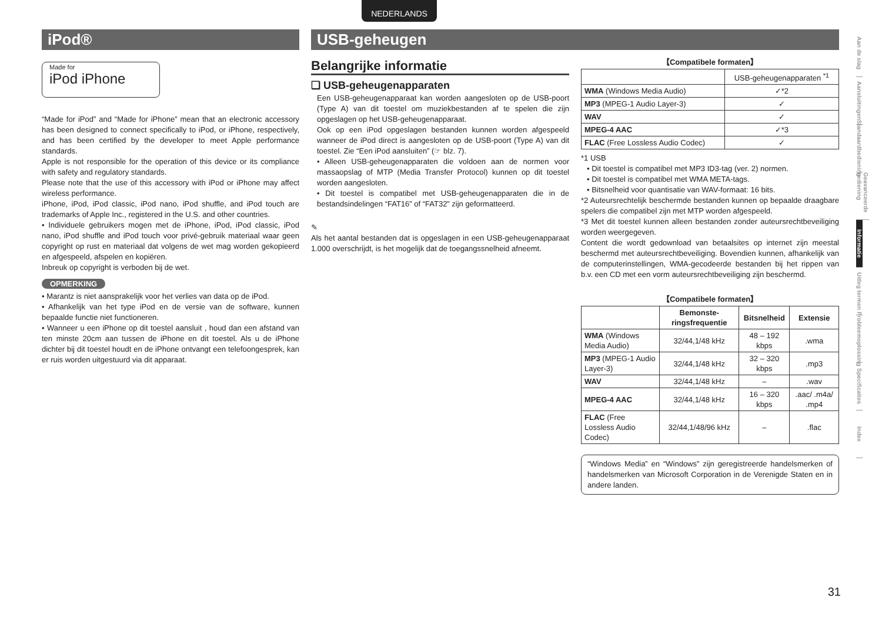NEDERLANDS
iPod®
Made for
iPod iPhone
“Made for iPod” and “Made for iPhone” mean that an electronic accessory has been designed to connect specifically to iPod, or iPhone, respectively, and has been certified by the developer to meet Apple performance standards.
Apple is not responsible for the operation of this device or its compliance with safety and regulatory standards.
Please note that the use of this accessory with iPod or iPhone may affect wireless performance.
iPhone, iPod, iPod classic, iPod nano, iPod shuffle, and iPod touch are trademarks of Apple Inc., registered in the U.S. and other countries.
• Individuele gebruikers mogen met de iPhone, iPod, iPod classic, iPod nano, iPod shuffle and iPod touch voor privé-gebruik materiaal waar geen copyright op rust en materiaal dat volgens de wet mag worden gekopieerd en afgespeeld, afspelen en kopiëren.
Inbreuk op copyright is verboden bij de wet.
OPMERKING
• Marantz is niet aansprakelijk voor het verlies van data op de iPod.
• Afhankelijk van het type iPod en de versie van de software, kunnen bepaalde functie niet functioneren.
• Wanneer u een iPhone op dit toestel aansluit , houd dan een afstand van ten minste 20cm aan tussen de iPhone en dit toestel. Als u de iPhone dichter bij dit toestel houdt en de iPhone ontvangt een telefoongesprek, kan er ruis worden uitgestuurd via dit apparaat.
USB-geheugen
Belangrijke informatie
❏ USB-geheugenapparaten
Een USB-geheugenapparaat kan worden aangesloten op de USB-poort (Type A) van dit toestel om muziekbestanden af te spelen die zijn opgeslagen op het USB-geheugenapparaat.
Ook op een iPod opgeslagen bestanden kunnen worden afgespeeld wanneer de iPod direct is aangesloten op de USB-poort (Type A) van dit toestel. Zie “Een iPod aansluiten” (☞ blz. 7).
• Alleen USB-geheugenapparaten die voldoen aan de normen voor massaopslag of MTP (Media Transfer Protocol) kunnen op dit toestel worden aangesloten.
• Dit toestel is compatibel met USB-geheugenapparaten die in de bestandsindelingen “FAT16” of “FAT32” zijn geformatteerd.
✎
Als het aantal bestanden dat is opgeslagen in een USB-geheugenapparaat 1.000 overschrijdt, is het mogelijk dat de toegangssnelheid afneemt.
【Compatibele formaten】
| | USB-geheugenapparaten <sup>*1</sup> |
| --- | --- |
| WMA (Windows Media Audio) | ✓*2 |
| MP3 (MPEG-1 Audio Layer-3) | ✓ |
| WAV | ✓ |
| MPEG-4 AAC | ✓*3 |
| FLAC (Free Lossless Audio Codec) | ✓ |
*1 USB
• Dit toestel is compatibel met MP3 ID3-tag (ver. 2) normen.
• Dit toestel is compatibel met WMA META-tags.
• Bitsnelheid voor quantisatie van WAV-formaat: 16 bits.
*2 Auteursrechtelijk beschermde bestanden kunnen op bepaalde draagbare spelers die compatibel zijn met MTP worden afgespeeld.
*3 Met dit toestel kunnen alleen bestanden zonder auteursrechtbeveiliging worden weergegeven.
Content die wordt gedownload van betaalsites op internet zijn meestal beschermd met auteursrechtbeveiliging. Bovendien kunnen, afhankelijk van de computerinstellingen, WMA-gecodeerde bestanden bij het rippen van b.v. een CD met een vorm auteursrechtbeveiliging zijn beschermd.
【Compatibele formaten】
| | Bemonste-ringsfrequentie | Bitsnelheid | Extensie |
| --- | --- | --- | --- |
| WMA (Windows Media Audio) | 32/44,1/48 kHz | 48 – 192 kbps | .wma |
| MP3 (MPEG-1 Audio Layer-3) | 32/44,1/48 kHz | 32 – 320 kbps | .mp3 |
| WAV | 32/44,1/48 kHz | – | .wav |
| MPEG-4 AAC | 32/44,1/48 kHz | 16 – 320 kbps | .aac/ .m4a/ .mp4 |
| FLAC (Free Lossless Audio Codec) | 32/44,1/48/96 kHz | – | .flac |
“Windows Media” en “Windows” zijn geregistreerde handelsmerken of handelsmerken van Microsoft Corporation in de Verenigde Staten en in andere landen.
Aan de slag
Aansluitingen
Standaardbediening
Geavanceerde bediening
Informatie
Uitleg termen
Probleemoplossing
Specificaties
Index
31